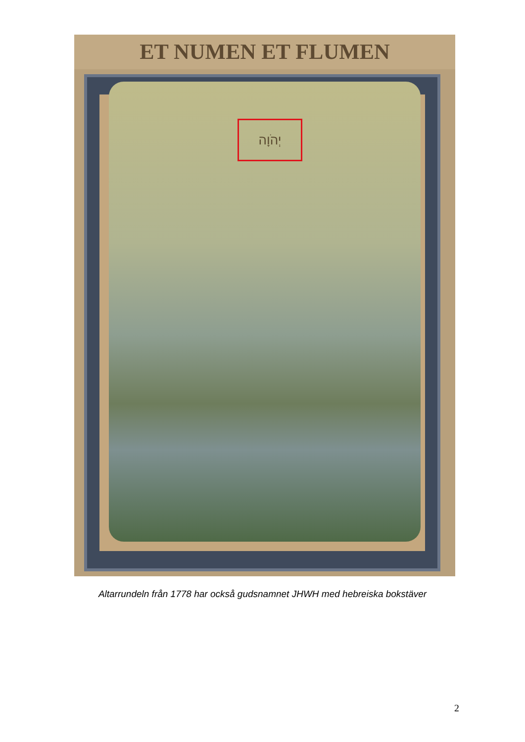ET NUMEN ET FLUMEN
יְהֹוָה
Altarrundeln från 1778 har också gudsnamnet JHWH med hebreiska bokstäver
2